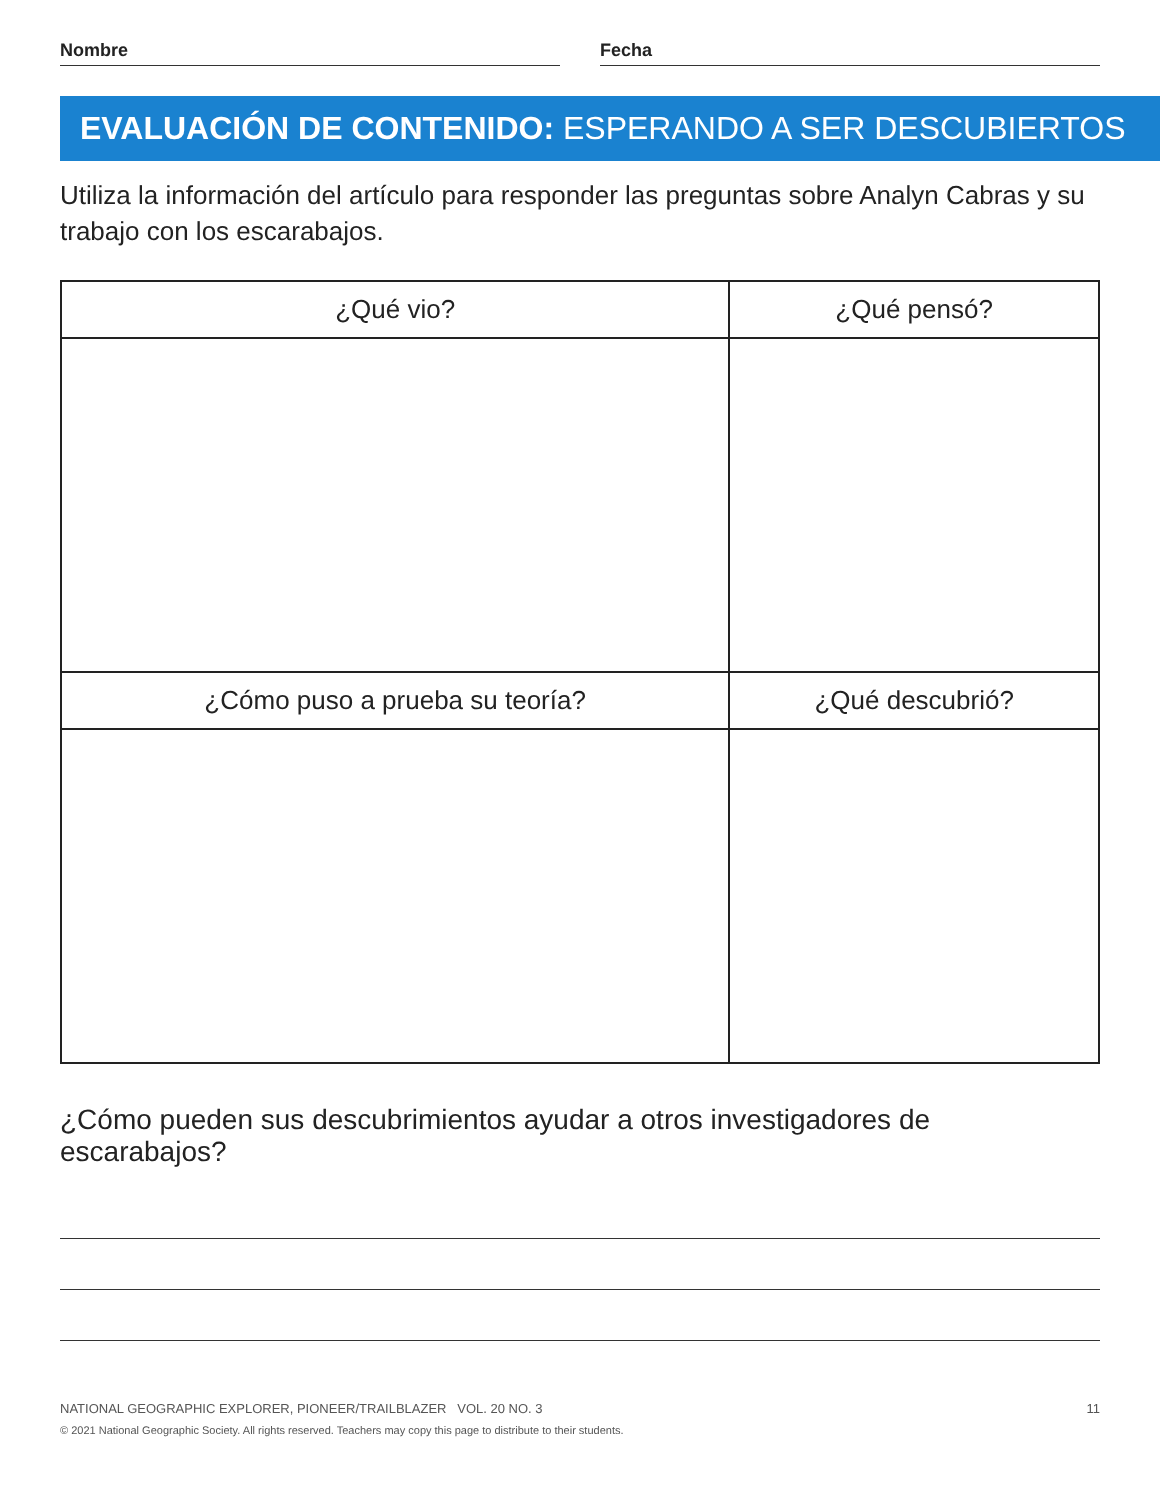Nombre Fecha
EVALUACIÓN DE CONTENIDO: ESPERANDO A SER DESCUBIERTOS
Utiliza la información del artículo para responder las preguntas sobre Analyn Cabras y su trabajo con los escarabajos.
| ¿Qué vio? | ¿Qué pensó? |
| --- | --- |
| ¿Cómo puso a prueba su teoría? | ¿Qué descubrió? |
¿Cómo pueden sus descubrimientos ayudar a otros investigadores de escarabajos?
NATIONAL GEOGRAPHIC EXPLORER, PIONEER/TRAILBLAZER VOL. 20 NO. 3 11
© 2021 National Geographic Society. All rights reserved. Teachers may copy this page to distribute to their students.